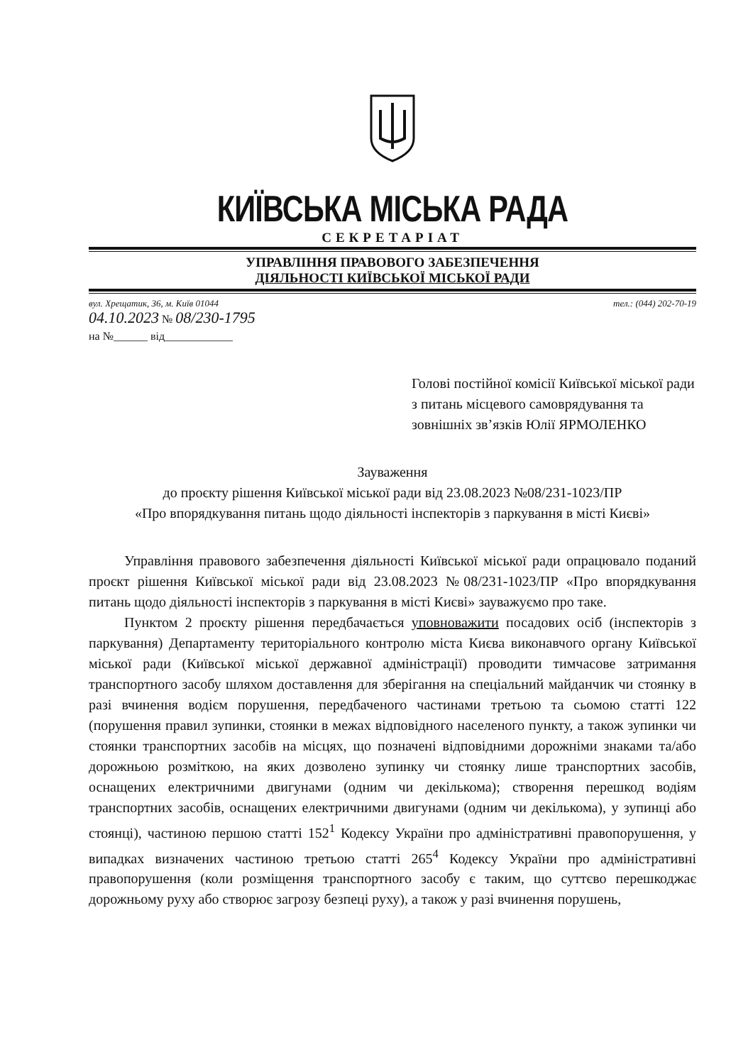КИЇВСЬКА МІСЬКА РАДА
СЕКРЕТАРІАТ
УПРАВЛІННЯ ПРАВОВОГО ЗАБЕЗПЕЧЕННЯ
ДІЯЛЬНОСТІ КИЇВСЬКОЇ МІСЬКОЇ РАДИ
вул. Хрещатик, 36, м. Київ 01044 тел.: (044) 202-70-19
04.10.2023 № 08/230-1795
на №______ від____________
Голові постійної комісії Київської міської ради з питань місцевого самоврядування та зовнішніх зв’язків Юлії ЯРМОЛЕНКО
Зауваження
до проєкту рішення Київської міської ради від 23.08.2023 №08/231-1023/ПР
«Про впорядкування питань щодо діяльності інспекторів з паркування в місті Києві»
Управління правового забезпечення діяльності Київської міської ради опрацювало поданий проєкт рішення Київської міської ради від 23.08.2023 №08/231-1023/ПР «Про впорядкування питань щодо діяльності інспекторів з паркування в місті Києві» зауважуємо про таке.
Пунктом 2 проєкту рішення передбачається уповноважити посадових осіб (інспекторів з паркування) Департаменту територіального контролю міста Києва виконавчого органу Київської міської ради (Київської міської державної адміністрації) проводити тимчасове затримання транспортного засобу шляхом доставлення для зберігання на спеціальний майданчик чи стоянку в разі вчинення водієм порушення, передбаченого частинами третьою та сьомою статті 122 (порушення правил зупинки, стоянки в межах відповідного населеного пункту, а також зупинки чи стоянки транспортних засобів на місцях, що позначені відповідними дорожніми знаками та/або дорожньою розміткою, на яких дозволено зупинку чи стоянку лише транспортних засобів, оснащених електричними двигунами (одним чи декількома); створення перешкод водіям транспортних засобів, оснащених електричними двигунами (одним чи декількома), у зупинці або стоянці), частиною першою статті 152<sup>1</sup> Кодексу України про адміністративні правопорушення, у випадках визначених частиною третьою статті 265<sup>4</sup> Кодексу України про адміністративні правопорушення (коли розміщення транспортного засобу є таким, що суттєво перешкоджає дорожньому руху або створює загрозу безпеці руху), а також у разі вчинення порушень,